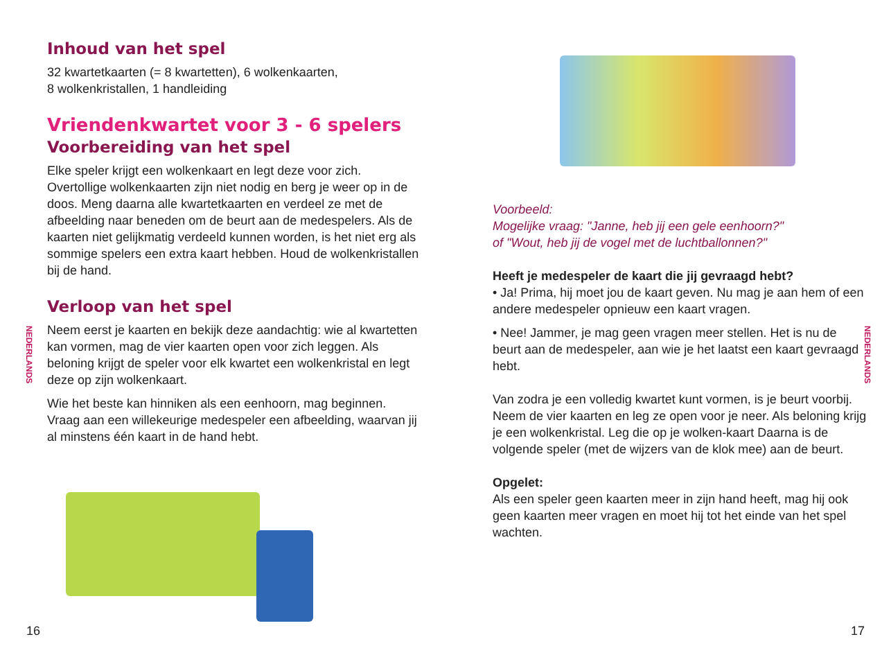Inhoud van het spel
32 kwartetkaarten (= 8 kwartetten), 6 wolkenkaarten,
8 wolkenkristallen, 1 handleiding
Vriendenkwartet voor 3 - 6 spelers
Voorbereiding van het spel
Elke speler krijgt een wolkenkaart en legt deze voor zich. Overtollige wolkenkaarten zijn niet nodig en berg je weer op in de doos. Meng daarna alle kwartetkaarten en verdeel ze met de afbeelding naar beneden om de beurt aan de medespelers. Als de kaarten niet gelijkmatig verdeeld kunnen worden, is het niet erg als sommige spelers een extra kaart hebben. Houd de wolkenkristallen bij de hand.
Verloop van het spel
Neem eerst je kaarten en bekijk deze aandachtig: wie al kwartetten kan vormen, mag de vier kaarten open voor zich leggen. Als beloning krijgt de speler voor elk kwartet een wolkenkristal en legt deze op zijn wolkenkaart.
Wie het beste kan hinniken als een eenhoorn, mag beginnen. Vraag aan een willekeurige medespeler een afbeelding, waarvan jij al minstens één kaart in de hand hebt.
NEDERLANDS
16
Voorbeeld:
Mogelijke vraag: "Janne, heb jij een gele eenhoorn?"
of "Wout, heb jij de vogel met de luchtballonnen?"
Heeft je medespeler de kaart die jij gevraagd hebt?
• Ja! Prima, hij moet jou de kaart geven. Nu mag je aan hem of een andere medespeler opnieuw een kaart vragen.
• Nee! Jammer, je mag geen vragen meer stellen. Het is nu de beurt aan de medespeler, aan wie je het laatst een kaart gevraagd hebt.
Van zodra je een volledig kwartet kunt vormen, is je beurt voorbij. Neem de vier kaarten en leg ze open voor je neer. Als beloning krijg je een wolkenkristal. Leg die op je wolken-kaart Daarna is de volgende speler (met de wijzers van de klok mee) aan de beurt.
Opgelet:
Als een speler geen kaarten meer in zijn hand heeft, mag hij ook geen kaarten meer vragen en moet hij tot het einde van het spel wachten.
NEDERLANDS
17